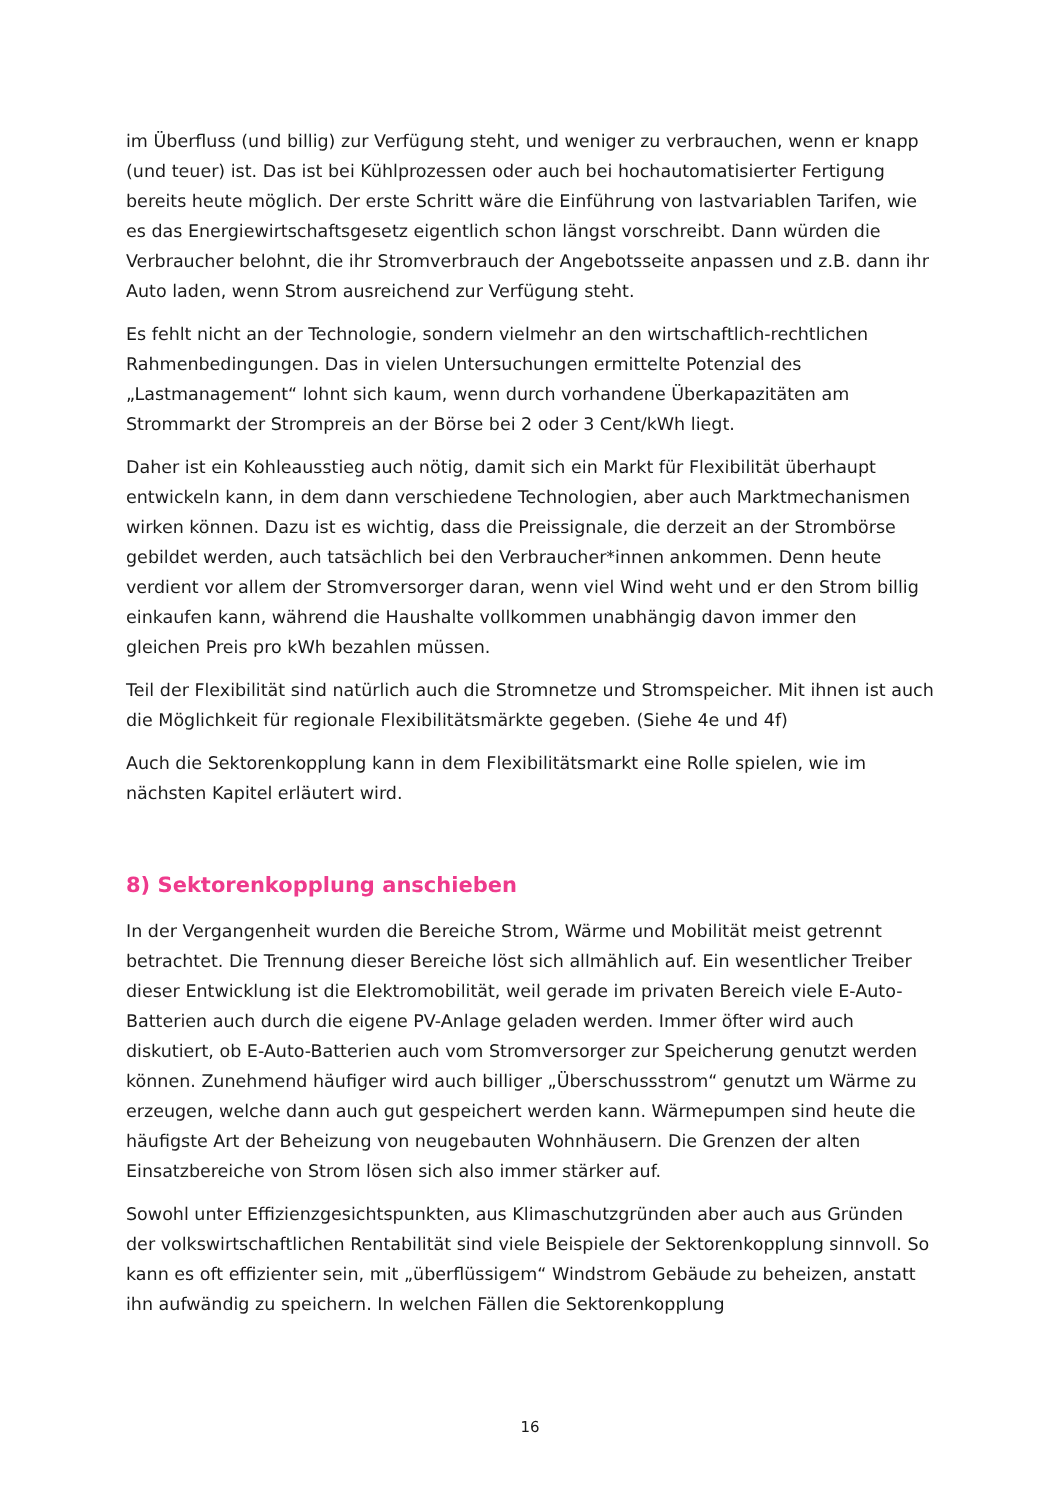im Überfluss (und billig) zur Verfügung steht, und weniger zu verbrauchen, wenn er knapp (und teuer) ist. Das ist bei Kühlprozessen oder auch bei hochautomatisierter Fertigung bereits heute möglich. Der erste Schritt wäre die Einführung von lastvariablen Tarifen, wie es das Energiewirtschaftsgesetz eigentlich schon längst vorschreibt. Dann würden die Verbraucher belohnt, die ihr Stromverbrauch der Angebotsseite anpassen und z.B. dann ihr Auto laden, wenn Strom ausreichend zur Verfügung steht.
Es fehlt nicht an der Technologie, sondern vielmehr an den wirtschaftlich-rechtlichen Rahmenbedingungen. Das in vielen Untersuchungen ermittelte Potenzial des „Lastmanagement“ lohnt sich kaum, wenn durch vorhandene Überkapazitäten am Strommarkt der Strompreis an der Börse bei 2 oder 3 Cent/kWh liegt.
Daher ist ein Kohleausstieg auch nötig, damit sich ein Markt für Flexibilität überhaupt entwickeln kann, in dem dann verschiedene Technologien, aber auch Marktmechanismen wirken können. Dazu ist es wichtig, dass die Preissignale, die derzeit an der Strombörse gebildet werden, auch tatsächlich bei den Verbraucher*innen ankommen. Denn heute verdient vor allem der Stromversorger daran, wenn viel Wind weht und er den Strom billig einkaufen kann, während die Haushalte vollkommen unabhängig davon immer den gleichen Preis pro kWh bezahlen müssen.
Teil der Flexibilität sind natürlich auch die Stromnetze und Stromspeicher. Mit ihnen ist auch die Möglichkeit für regionale Flexibilitätsmärkte gegeben. (Siehe 4e und 4f)
Auch die Sektorenkopplung kann in dem Flexibilitätsmarkt eine Rolle spielen, wie im nächsten Kapitel erläutert wird.
8) Sektorenkopplung anschieben
In der Vergangenheit wurden die Bereiche Strom, Wärme und Mobilität meist getrennt betrachtet. Die Trennung dieser Bereiche löst sich allmählich auf. Ein wesentlicher Treiber dieser Entwicklung ist die Elektromobilität, weil gerade im privaten Bereich viele E-Auto-Batterien auch durch die eigene PV-Anlage geladen werden. Immer öfter wird auch diskutiert, ob E-Auto-Batterien auch vom Stromversorger zur Speicherung genutzt werden können. Zunehmend häufiger wird auch billiger „Überschussstrom“ genutzt um Wärme zu erzeugen, welche dann auch gut gespeichert werden kann. Wärmepumpen sind heute die häufigste Art der Beheizung von neugebauten Wohnhäusern. Die Grenzen der alten Einsatzbereiche von Strom lösen sich also immer stärker auf.
Sowohl unter Effizienzgesichtspunkten, aus Klimaschutzgründen aber auch aus Gründen der volkswirtschaftlichen Rentabilität sind viele Beispiele der Sektorenkopplung sinnvoll. So kann es oft effizienter sein, mit „überflüssigem“ Windstrom Gebäude zu beheizen, anstatt ihn aufwändig zu speichern. In welchen Fällen die Sektorenkopplung
16